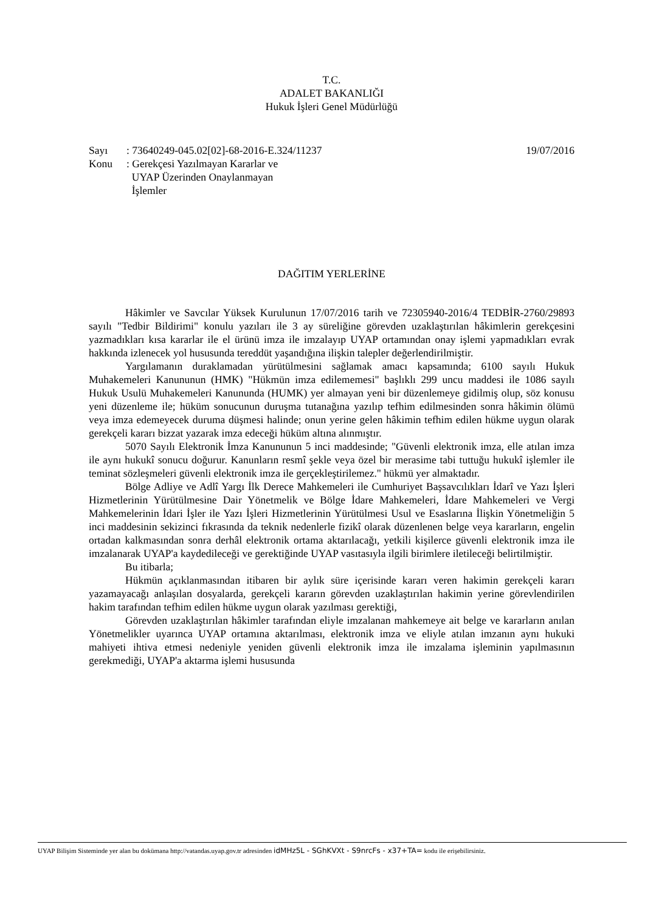T.C.
ADALET BAKANLIĞI
Hukuk İşleri Genel Müdürlüğü
Sayı: 73640249-045.02[02]-68-2016-E.324/11237 19/07/2016
Konu: Gerekçesi Yazılmayan Kararlar ve
UYAP Üzerinden Onaylanmayan
İşlemler
DAĞITIM YERLERİNE
Hâkimler ve Savcılar Yüksek Kurulunun 17/07/2016 tarih ve 72305940-2016/4 TEDBİR-2760/29893 sayılı "Tedbir Bildirimi" konulu yazıları ile 3 ay süreliğine görevden uzaklaştırılan hâkimlerin gerekçesini yazmadıkları kısa kararlar ile el ürünü imza ile imzalayıp UYAP ortamından onay işlemi yapmadıkları evrak hakkında izlenecek yol hususunda tereddüt yaşandığına ilişkin talepler değerlendirilmiştir.
Yargılamanın duraklamadan yürütülmesini sağlamak amacı kapsamında; 6100 sayılı Hukuk Muhakemeleri Kanununun (HMK) "Hükmün imza edilememesi" başlıklı 299 uncu maddesi ile 1086 sayılı Hukuk Usulü Muhakemeleri Kanununda (HUMK) yer almayan yeni bir düzenlemeye gidilmiş olup, söz konusu yeni düzenleme ile; hüküm sonucunun duruşma tutanağına yazılıp tefhim edilmesinden sonra hâkimin ölümü veya imza edemeyecek duruma düşmesi halinde; onun yerine gelen hâkimin tefhim edilen hükme uygun olarak gerekçeli kararı bizzat yazarak imza edeceği hüküm altına alınmıştır.
5070 Sayılı Elektronik İmza Kanununun 5 inci maddesinde; "Güvenli elektronik imza, elle atılan imza ile aynı hukukî sonucu doğurur. Kanunların resmî şekle veya özel bir merasime tabi tuttuğu hukukî işlemler ile teminat sözleşmeleri güvenli elektronik imza ile gerçekleştirilemez." hükmü yer almaktadır.
Bölge Adliye ve Adlî Yargı İlk Derece Mahkemeleri ile Cumhuriyet Başsavcılıkları İdarî ve Yazı İşleri Hizmetlerinin Yürütülmesine Dair Yönetmelik ve Bölge İdare Mahkemeleri, İdare Mahkemeleri ve Vergi Mahkemelerinin İdari İşler ile Yazı İşleri Hizmetlerinin Yürütülmesi Usul ve Esaslarına İlişkin Yönetmeliğin 5 inci maddesinin sekizinci fıkrasında da teknik nedenlerle fizikî olarak düzenlenen belge veya kararların, engelin ortadan kalkmasından sonra derhâl elektronik ortama aktarılacağı, yetkili kişilerce güvenli elektronik imza ile imzalanarak UYAP'a kaydedileceği ve gerektiğinde UYAP vasıtasıyla ilgili birimlere iletileceği belirtilmiştir.
Bu itibarla;
Hükmün açıklanmasından itibaren bir aylık süre içerisinde kararı veren hakimin gerekçeli kararı yazamayacağı anlaşılan dosyalarda, gerekçeli kararın görevden uzaklaştırılan hakimin yerine görevlendirilen hakim tarafından tefhim edilen hükme uygun olarak yazılması gerektiği,
Görevden uzaklaştırılan hâkimler tarafından eliyle imzalanan mahkemeye ait belge ve kararların anılan Yönetmelikler uyarınca UYAP ortamına aktarılması, elektronik imza ve eliyle atılan imzanın aynı hukuki mahiyeti ihtiva etmesi nedeniyle yeniden güvenli elektronik imza ile imzalama işleminin yapılmasının gerekmediği, UYAP'a aktarma işlemi hususunda
UYAP Bilişim Sisteminde yer alan bu dokümana http://vatandas.uyap.gov.tr adresinden idMHz5L - SGhKVXt - S9nrcFs - x37+TA= kodu ile erişebilirsiniz.